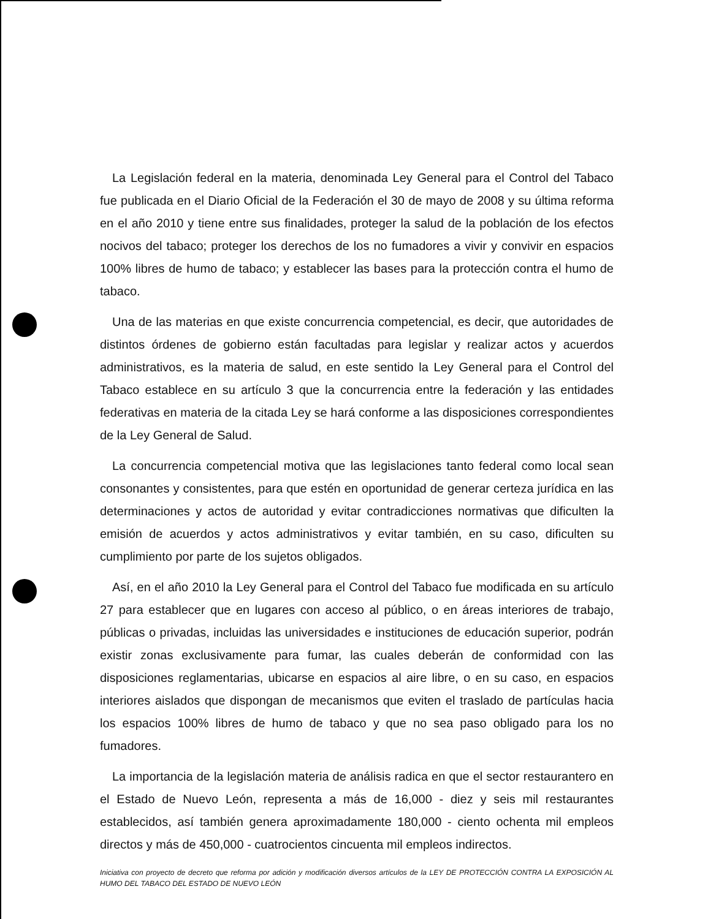La Legislación federal en la materia, denominada Ley General para el Control del Tabaco fue publicada en el Diario Oficial de la Federación el 30 de mayo de 2008 y su última reforma en el año 2010 y tiene entre sus finalidades, proteger la salud de la población de los efectos nocivos del tabaco; proteger los derechos de los no fumadores a vivir y convivir en espacios 100% libres de humo de tabaco; y establecer las bases para la protección contra el humo de tabaco.
Una de las materias en que existe concurrencia competencial, es decir, que autoridades de distintos órdenes de gobierno están facultadas para legislar y realizar actos y acuerdos administrativos, es la materia de salud, en este sentido la Ley General para el Control del Tabaco establece en su artículo 3 que la concurrencia entre la federación y las entidades federativas en materia de la citada Ley se hará conforme a las disposiciones correspondientes de la Ley General de Salud.
La concurrencia competencial motiva que las legislaciones tanto federal como local sean consonantes y consistentes, para que estén en oportunidad de generar certeza jurídica en las determinaciones y actos de autoridad y evitar contradicciones normativas que dificulten la emisión de acuerdos y actos administrativos y evitar también, en su caso, dificulten su cumplimiento por parte de los sujetos obligados.
Así, en el año 2010 la Ley General para el Control del Tabaco fue modificada en su artículo 27 para establecer que en lugares con acceso al público, o en áreas interiores de trabajo, públicas o privadas, incluidas las universidades e instituciones de educación superior, podrán existir zonas exclusivamente para fumar, las cuales deberán de conformidad con las disposiciones reglamentarias, ubicarse en espacios al aire libre, o en su caso, en espacios interiores aislados que dispongan de mecanismos que eviten el traslado de partículas hacia los espacios 100% libres de humo de tabaco y que no sea paso obligado para los no fumadores.
La importancia de la legislación materia de análisis radica en que el sector restaurantero en el Estado de Nuevo León, representa a más de 16,000 - diez y seis mil restaurantes establecidos, así también genera aproximadamente 180,000 - ciento ochenta mil empleos directos y más de 450,000 - cuatrocientos cincuenta mil empleos indirectos.
Iniciativa con proyecto de decreto que reforma por adición y modificación diversos artículos de la LEY DE PROTECCIÓN CONTRA LA EXPOSICIÓN AL HUMO DEL TABACO DEL ESTADO DE NUEVO LEÓN